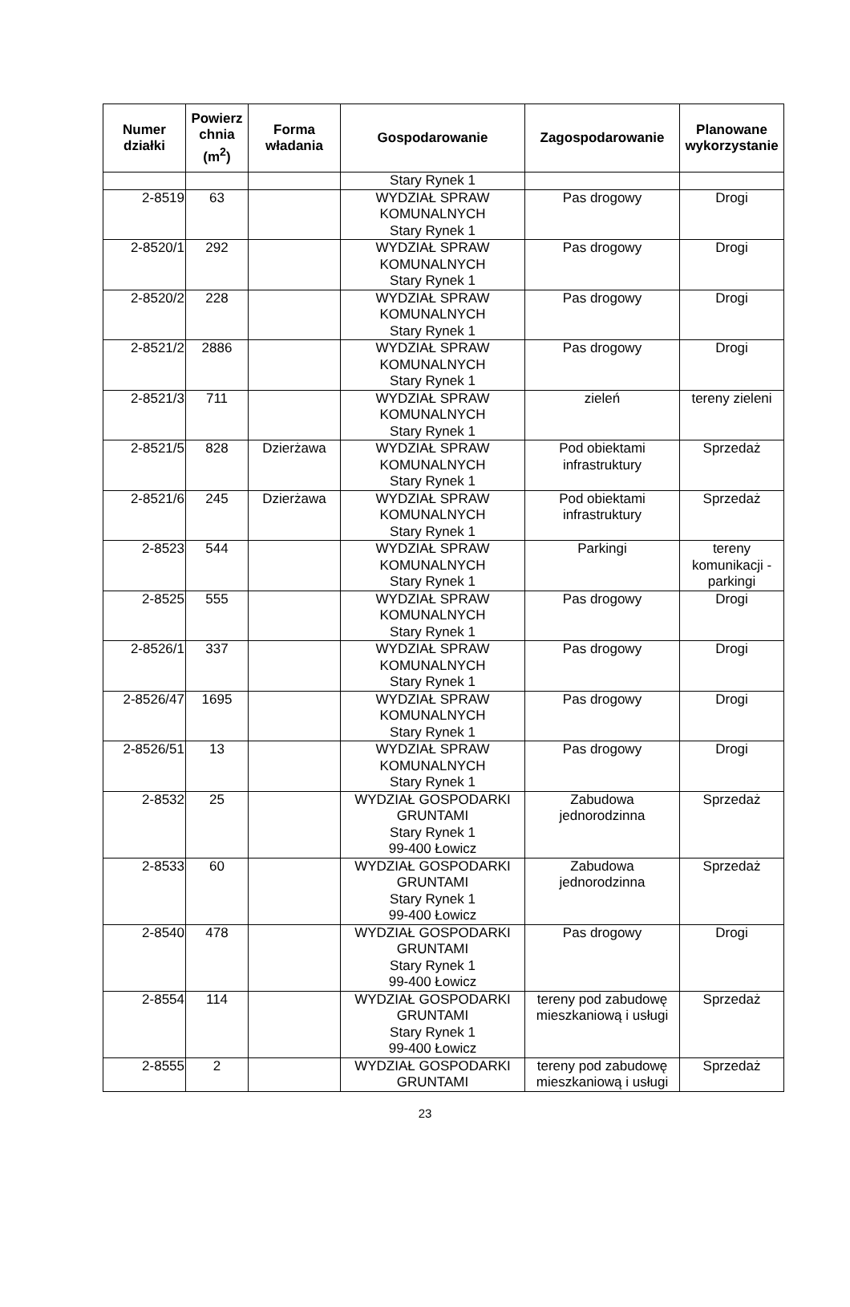| Numer działki | Powierz chnia (m<sup>2</sup>) | Forma władania | Gospodarowanie | Zagospodarowanie | Planowane wykorzystanie |
| --- | --- | --- | --- | --- | --- |
| | | | Stary Rynek 1 | | |
| 2-8519 | 63 | | WYDZIAŁ SPRAW KOMUNALNYCH Stary Rynek 1 | Pas drogowy | Drogi |
| 2-8520/1 | 292 | | WYDZIAŁ SPRAW KOMUNALNYCH Stary Rynek 1 | Pas drogowy | Drogi |
| 2-8520/2 | 228 | | WYDZIAŁ SPRAW KOMUNALNYCH Stary Rynek 1 | Pas drogowy | Drogi |
| 2-8521/2 | 2886 | | WYDZIAŁ SPRAW KOMUNALNYCH Stary Rynek 1 | Pas drogowy | Drogi |
| 2-8521/3 | 711 | | WYDZIAŁ SPRAW KOMUNALNYCH Stary Rynek 1 | zieleń | tereny zieleni |
| 2-8521/5 | 828 | Dzierżawa | WYDZIAŁ SPRAW KOMUNALNYCH Stary Rynek 1 | Pod obiektami infrastruktury | Sprzedaż |
| 2-8521/6 | 245 | Dzierżawa | WYDZIAŁ SPRAW KOMUNALNYCH Stary Rynek 1 | Pod obiektami infrastruktury | Sprzedaż |
| 2-8523 | 544 | | WYDZIAŁ SPRAW KOMUNALNYCH Stary Rynek 1 | Parkingi | tereny komunikacji - parkingi |
| 2-8525 | 555 | | WYDZIAŁ SPRAW KOMUNALNYCH Stary Rynek 1 | Pas drogowy | Drogi |
| 2-8526/1 | 337 | | WYDZIAŁ SPRAW KOMUNALNYCH Stary Rynek 1 | Pas drogowy | Drogi |
| 2-8526/47 | 1695 | | WYDZIAŁ SPRAW KOMUNALNYCH Stary Rynek 1 | Pas drogowy | Drogi |
| 2-8526/51 | 13 | | WYDZIAŁ SPRAW KOMUNALNYCH Stary Rynek 1 | Pas drogowy | Drogi |
| 2-8532 | 25 | | WYDZIAŁ GOSPODARKI GRUNTAMI Stary Rynek 1 99-400 Łowicz | Zabudowa jednorodzinna | Sprzedaż |
| 2-8533 | 60 | | WYDZIAŁ GOSPODARKI GRUNTAMI Stary Rynek 1 99-400 Łowicz | Zabudowa jednorodzinna | Sprzedaż |
| 2-8540 | 478 | | WYDZIAŁ GOSPODARKI GRUNTAMI Stary Rynek 1 99-400 Łowicz | Pas drogowy | Drogi |
| 2-8554 | 114 | | WYDZIAŁ GOSPODARKI GRUNTAMI Stary Rynek 1 99-400 Łowicz | tereny pod zabudowę mieszkaniową i usługi | Sprzedaż |
| 2-8555 | 2 | | WYDZIAŁ GOSPODARKI GRUNTAMI | tereny pod zabudowę mieszkaniową i usługi | Sprzedaż |
23